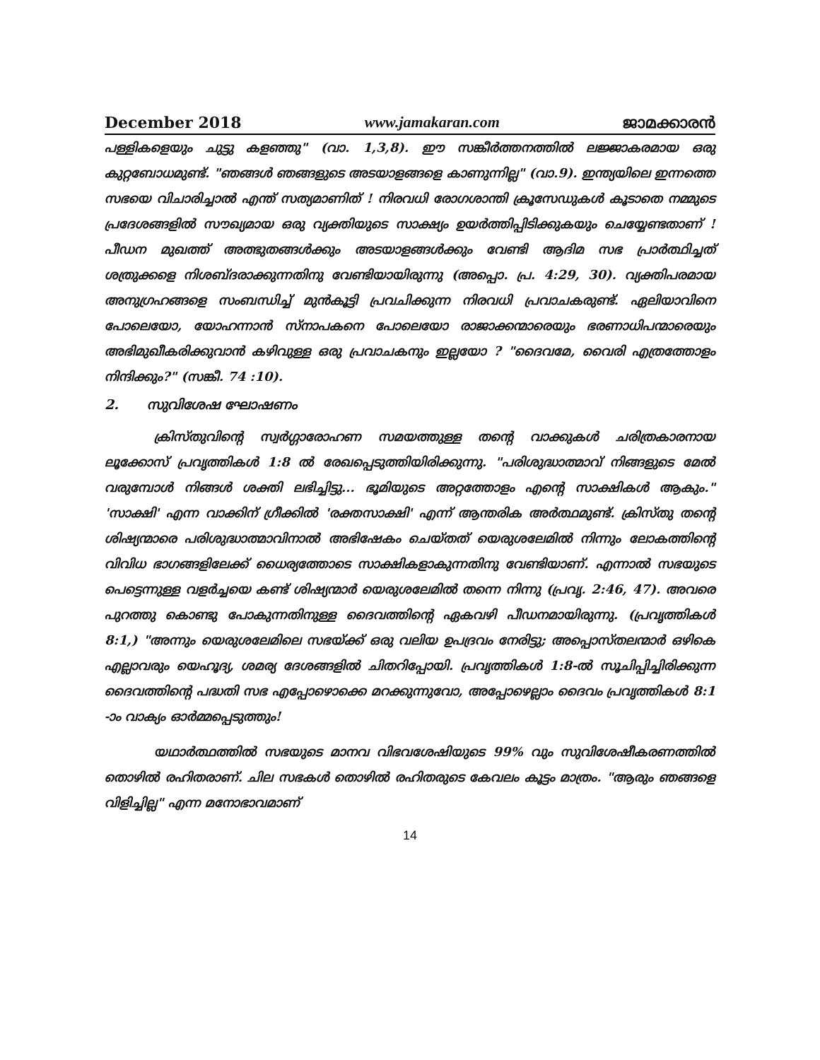December 2018 www.jamakaran.com ജാമക്കാരൻ
പള്ളികളെയും ചുട്ടു കളഞ്ഞു" (വാ. 1,3,8). ഈ സങ്കീർത്തനത്തിൽ ലജ്ജാകരമായ ഒരു കുറ്റബോധമുണ്ട്. "ഞങ്ങൾ ഞങ്ങളുടെ അടയാളങ്ങളെ കാണുന്നില്ല" (വാ.9). ഇന്ത്യയിലെ ഇന്നത്തെ സഭയെ വിചാരിച്ചാൽ എന്ത് സത്യമാണിത് ! നിരവധി രോഗശാന്തി ക്രൂസേഡുകൾ കൂടാതെ നമ്മുടെ പ്രദേശങ്ങളിൽ സൗഖ്യമായ ഒരു വ്യക്തിയുടെ സാക്ഷ്യം ഉയർത്തിപ്പിടിക്കുകയും ചെയ്യേണ്ടതാണ് ! പീഡന മുഖത്ത് അത്ഭുതങ്ങൾക്കും അടയാളങ്ങൾക്കും വേണ്ടി ആദിമ സഭ പ്രാർത്ഥിച്ചത് ശത്രുക്കളെ നിശബ്ദരാക്കുന്നതിനു വേണ്ടിയായിരുന്നു (അപ്പൊ. പ്ര. 4:29, 30). വ്യക്തിപരമായ അനുഗ്രഹങ്ങളെ സംബന്ധിച്ച് മുൻകൂട്ടി പ്രവചിക്കുന്ന നിരവധി പ്രവാചകരുണ്ട്. ഏലിയാവിനെ പോലെയോ, യോഹന്നാൻ സ്നാപകനെ പോലെയോ രാജാക്കന്മാരെയും ഭരണാധിപന്മാരെയും അഭിമുഖീകരിക്കുവാൻ കഴിവുള്ള ഒരു പ്രവാചകനും ഇല്ലയോ ? "ദൈവമേ, വൈരി എത്രത്തോളം നിന്ദിക്കും?" (സങ്കീ. 74 :10).
2. സുവിശേഷ ഘോഷണം
ക്രിസ്തുവിന്റെ സ്വർഗ്ഗാരോഹണ സമയത്തുള്ള തന്റെ വാക്കുകൾ ചരിത്രകാരനായ ലൂക്കോസ് പ്രവൃത്തികൾ 1:8 ൽ രേഖപ്പെടുത്തിയിരിക്കുന്നു. "പരിശുദ്ധാത്മാവ് നിങ്ങളുടെ മേൽ വരുമ്പോൾ നിങ്ങൾ ശക്തി ലഭിച്ചിട്ടു... ഭൂമിയുടെ അറ്റത്തോളം എന്റെ സാക്ഷികൾ ആകും." 'സാക്ഷി' എന്ന വാക്കിന് ഗ്രീക്കിൽ 'രക്തസാക്ഷി' എന്ന് ആന്തരിക അർത്ഥമുണ്ട്. ക്രിസ്തു തന്റെ ശിഷ്യന്മാരെ പരിശുദ്ധാത്മാവിനാൽ അഭിഷേകം ചെയ്തത് യെരുശലേമിൽ നിന്നും ലോകത്തിന്റെ വിവിധ ഭാഗങ്ങളിലേക്ക് ധൈര്യത്തോടെ സാക്ഷികളാകുന്നതിനു വേണ്ടിയാണ്. എന്നാൽ സഭയുടെ പെട്ടെന്നുള്ള വളർച്ചയെ കണ്ട് ശിഷ്യന്മാർ യെരുശലേമിൽ തന്നെ നിന്നു (പ്രവൃ. 2:46, 47). അവരെ പുറത്തു കൊണ്ടു പോകുന്നതിനുള്ള ദൈവത്തിന്റെ ഏകവഴി പീഡനമായിരുന്നു. (പ്രവൃത്തികൾ 8:1,) "അന്നും യെരുശലേമിലെ സഭയ്ക്ക് ഒരു വലിയ ഉപദ്രവം നേരിട്ടു; അപ്പൊസ്തലന്മാർ ഒഴികെ എല്ലാവരും യെഹൂദ്യ, ശമര്യ ദേശങ്ങളിൽ ചിതറിപ്പോയി. പ്രവൃത്തികൾ 1:8-ൽ സൂചിപ്പിച്ചിരിക്കുന്ന ദൈവത്തിന്റെ പദ്ധതി സഭ എപ്പോഴൊക്കെ മറക്കുന്നുവോ, അപ്പോഴെല്ലാം ദൈവം പ്രവൃത്തികൾ 8:1 -ാം വാക്യം ഓർമ്മപ്പെടുത്തും!
യഥാർത്ഥത്തിൽ സഭയുടെ മാനവ വിഭവശേഷിയുടെ 99% വും സുവിശേഷീകരണത്തിൽ തൊഴിൽ രഹിതരാണ്. ചില സഭകൾ തൊഴിൽ രഹിതരുടെ കേവലം കൂട്ടം മാത്രം. "ആരും ഞങ്ങളെ വിളിച്ചില്ല" എന്ന മനോഭാവമാണ്
14